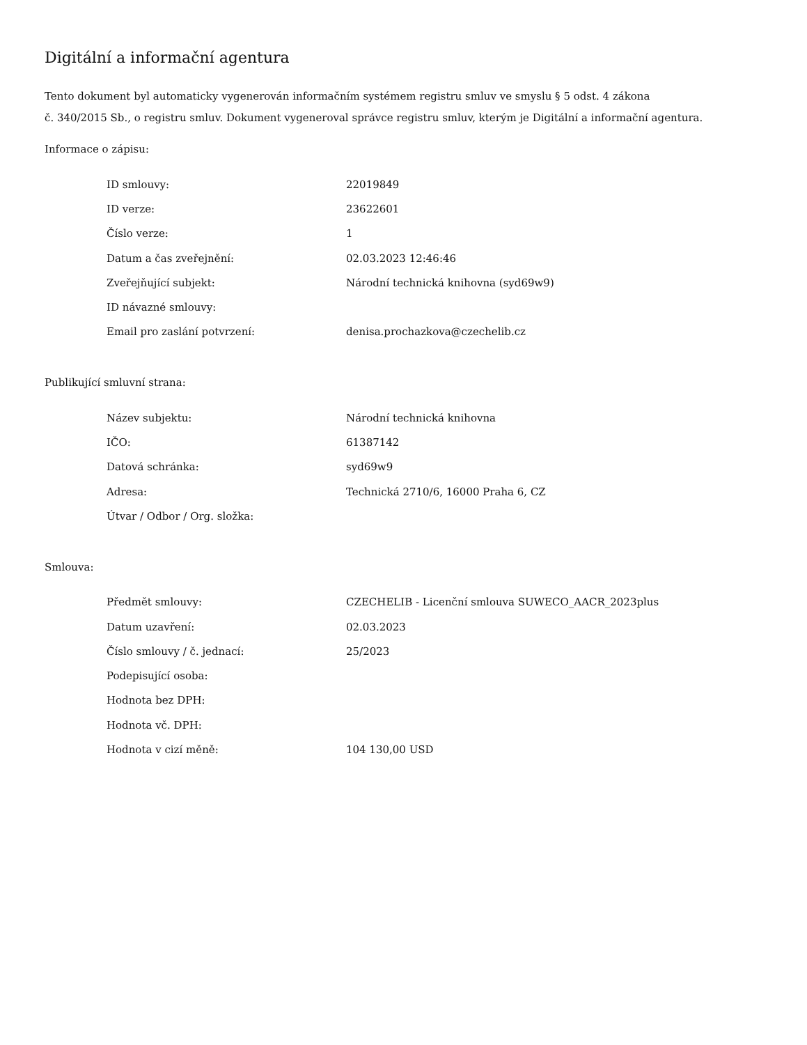Digitální a informační agentura
Tento dokument byl automaticky vygenerován informačním systémem registru smluv ve smyslu § 5 odst. 4 zákona
č. 340/2015 Sb., o registru smluv. Dokument vygeneroval správce registru smluv, kterým je Digitální a informační agentura.
Informace o zápisu:
| ID smlouvy: | 22019849 |
| ID verze: | 23622601 |
| Číslo verze: | 1 |
| Datum a čas zveřejnění: | 02.03.2023 12:46:46 |
| Zveřejňující subjekt: | Národní technická knihovna (syd69w9) |
| ID návazné smlouvy: | |
| Email pro zaslání potvrzení: | denisa.prochazkova@czechelib.cz |
Publikující smluvní strana:
| Název subjektu: | Národní technická knihovna |
| IČO: | 61387142 |
| Datová schránka: | syd69w9 |
| Adresa: | Technická 2710/6, 16000 Praha 6, CZ |
| Útvar / Odbor / Org. složka: | |
Smlouva:
| Předmět smlouvy: | CZECHELIB - Licenční smlouva SUWECO_AACR_2023plus |
| Datum uzavření: | 02.03.2023 |
| Číslo smlouvy / č. jednací: | 25/2023 |
| Podepisující osoba: | |
| Hodnota bez DPH: | |
| Hodnota vč. DPH: | |
| Hodnota v cizí měně: | 104 130,00 USD |